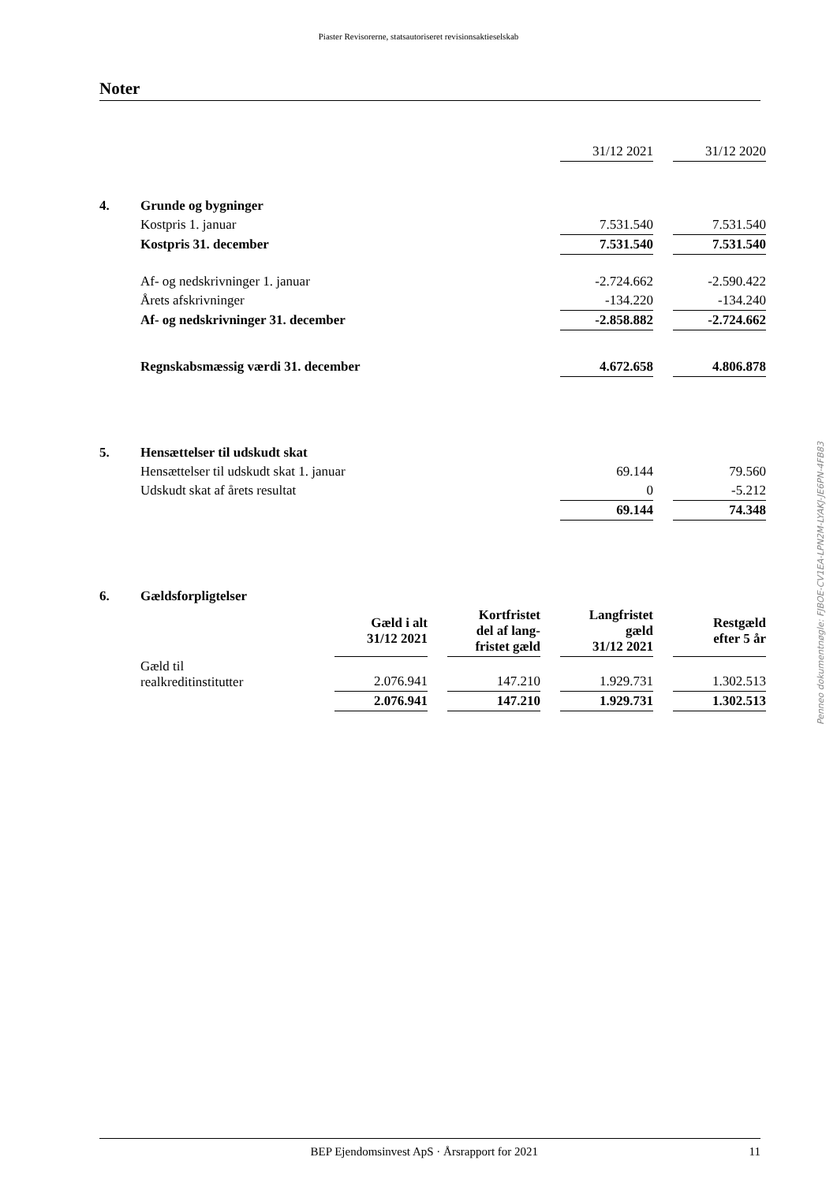Piaster Revisorerne, statsautoriseret revisionsaktieselskab
Noter
| | | 31/12 2021 | | 31/12 2020 |
| 4. | Grunde og bygninger | | | |
| | Kostpris 1. januar | 7.531.540 | | 7.531.540 |
| | Kostpris 31. december | 7.531.540 | | 7.531.540 |
| | Af- og nedskrivninger 1. januar | -2.724.662 | | -2.590.422 |
| | Årets afskrivninger | -134.220 | | -134.240 |
| | Af- og nedskrivninger 31. december | -2.858.882 | | -2.724.662 |
| | Regnskabsmæssig værdi 31. december | 4.672.658 | | 4.806.878 |
| 5. | Hensættelser til udskudt skat | | | |
| | Hensættelser til udskudt skat 1. januar | 69.144 | | 79.560 |
| | Udskudt skat af årets resultat | 0 | | -5.212 |
| | | 69.144 | | 74.348 |
| 6. | Gældsforpligtelser | | | | | | | |
| | | Gæld i alt 31/12 2021 | | Kortfristet del af lang- fristet gæld | | Langfristet gæld 31/12 2021 | | Restgæld efter 5 år |
| | Gæld til realkreditinstitutter | 2.076.941 | | 147.210 | | 1.929.731 | | 1.302.513 |
| | | 2.076.941 | | 147.210 | | 1.929.731 | | 1.302.513 |
Penneo dokumentnøgle: FJBOE-CV1EA-LPN2M-LYAKJ-JE6PN-4FB83
BEP Ejendomsinvest ApS · Årsrapport for 2021 11